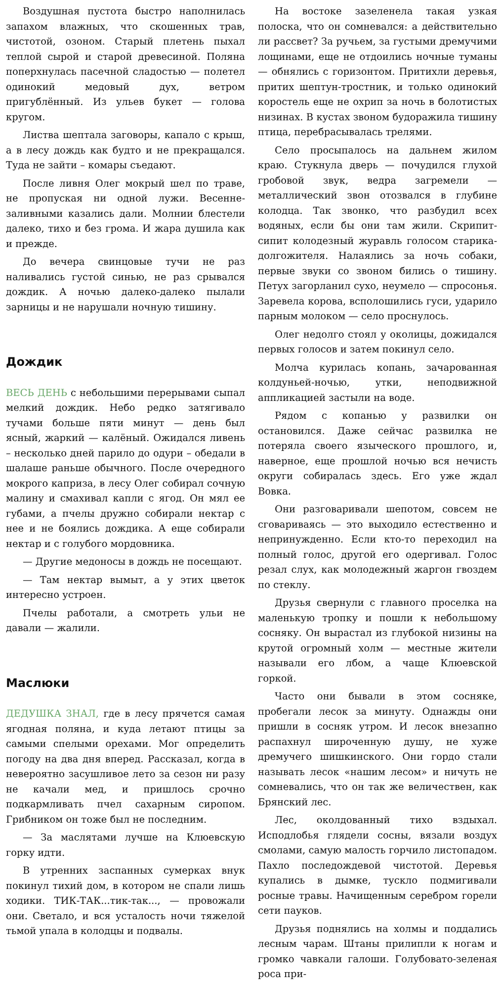Воздушная пустота быстро наполнилась запахом влажных, что скошенных трав, чистотой, озоном. Старый плетень пыхал теплой сырой и старой древесиной. Поляна поперхнулась пасечной сладостью — полетел одинокий медовый дух, ветром пригублённый. Из ульев букет — голова кругом.
Листва шептала заговоры, капало с крыш, а в лесу дождь как будто и не прекращался. Туда не зайти – комары съедают.
После ливня Олег мокрый шел по траве, не пропуская ни одной лужи. Весенне-заливными казались дали. Молнии блестели далеко, тихо и без грома. И жара душила как и прежде.
До вечера свинцовые тучи не раз наливались густой синью, не раз срывался дождик. А ночью далеко-далеко пылали зарницы и не нарушали ночную тишину.
Дождик
ВЕСЬ ДЕНЬ с небольшими перерывами сыпал мелкий дождик. Небо редко затягивало тучами больше пяти минут — день был ясный, жаркий — калёный. Ожидался ливень – несколько дней парило до одури – обедали в шалаше раньше обычного. После очередного мокрого каприза, в лесу Олег собирал сочную малину и смахивал капли с ягод. Он мял ее губами, а пчелы дружно собирали нектар с нее и не боялись дождика. А еще собирали нектар и с голубого мордовника.
— Другие медоносы в дождь не посещают.
— Там нектар вымыт, а у этих цветок интересно устроен.
Пчелы работали, а смотреть ульи не давали — жалили.
Маслюки
ДЕДУШКА ЗНАЛ, где в лесу прячется самая ягодная поляна, и куда летают птицы за самыми спелыми орехами. Мог определить погоду на два дня вперед. Рассказал, когда в невероятно засушливое лето за сезон ни разу не качали мед, и пришлось срочно подкармливать пчел сахарным сиропом. Грибником он тоже был не последним.
— За маслятами лучше на Клюевскую горку идти.
В утренних заспанных сумерках внук покинул тихий дом, в котором не спали лишь ходики. ТИК-ТАК...тик-так..., — провожали они. Светало, и вся усталость ночи тяжелой тьмой упала в колодцы и подвалы.
На востоке зазеленела такая узкая полоска, что он сомневался: а действительно ли рассвет? За ручьем, за густыми дремучими лощинами, еще не отдоились ночные туманы — обнялись с горизонтом. Притихли деревья, притих шептун-тростник, и только одинокий коростель еще не охрип за ночь в болотистых низинах. В кустах звоном будоражила тишину птица, перебрасывалась трелями.
Село просыпалось на дальнем жилом краю. Стукнула дверь — почудился глухой гробовой звук, ведра загремели — металлический звон отозвался в глубине колодца. Так звонко, что разбудил всех водяных, если бы они там жили. Скрипит-сипит колодезный журавль голосом старика-долгожителя. Налаялись за ночь собаки, первые звуки со звоном бились о тишину. Петух загорланил сухо, неумело — спросонья. Заревела корова, всполошились гуси, ударило парным молоком — село проснулось.
Олег недолго стоял у околицы, дожидался первых голосов и затем покинул село.
Молча курилась копань, зачарованная колдуньей-ночью, утки, неподвижной аппликацией застыли на воде.
Рядом с копанью у развилки он остановился. Даже сейчас развилка не потеряла своего языческого прошлого, и, наверное, еще прошлой ночью вся нечисть округи собиралась здесь. Его уже ждал Вовка.
Они разговаривали шепотом, совсем не сговариваясь — это выходило естественно и непринужденно. Если кто-то переходил на полный голос, другой его одергивал. Голос резал слух, как молодежный жаргон гвоздем по стеклу.
Друзья свернули с главного проселка на маленькую тропку и пошли к небольшому сосняку. Он вырастал из глубокой низины на крутой огромный холм — местные жители называли его лбом, а чаще Клюевской горкой.
Часто они бывали в этом сосняке, пробегали лесок за минуту. Однажды они пришли в сосняк утром. И лесок внезапно распахнул широченную душу, не хуже дремучего шишкинского. Они гордо стали называть лесок «нашим лесом» и ничуть не сомневались, что он так же величествен, как Брянский лес.
Лес, околдованный тихо вздыхал. Исподлобья глядели сосны, вязали воздух смолами, самую малость горчило листопадом. Пахло последождевой чистотой. Деревья купались в дымке, тускло подмигивали росные травы. Начищенным серебром горели сети пауков.
Друзья поднялись на холмы и поддались лесным чарам. Штаны прилипли к ногам и громко чавкали галоши. Голубовато-зеленая роса при-